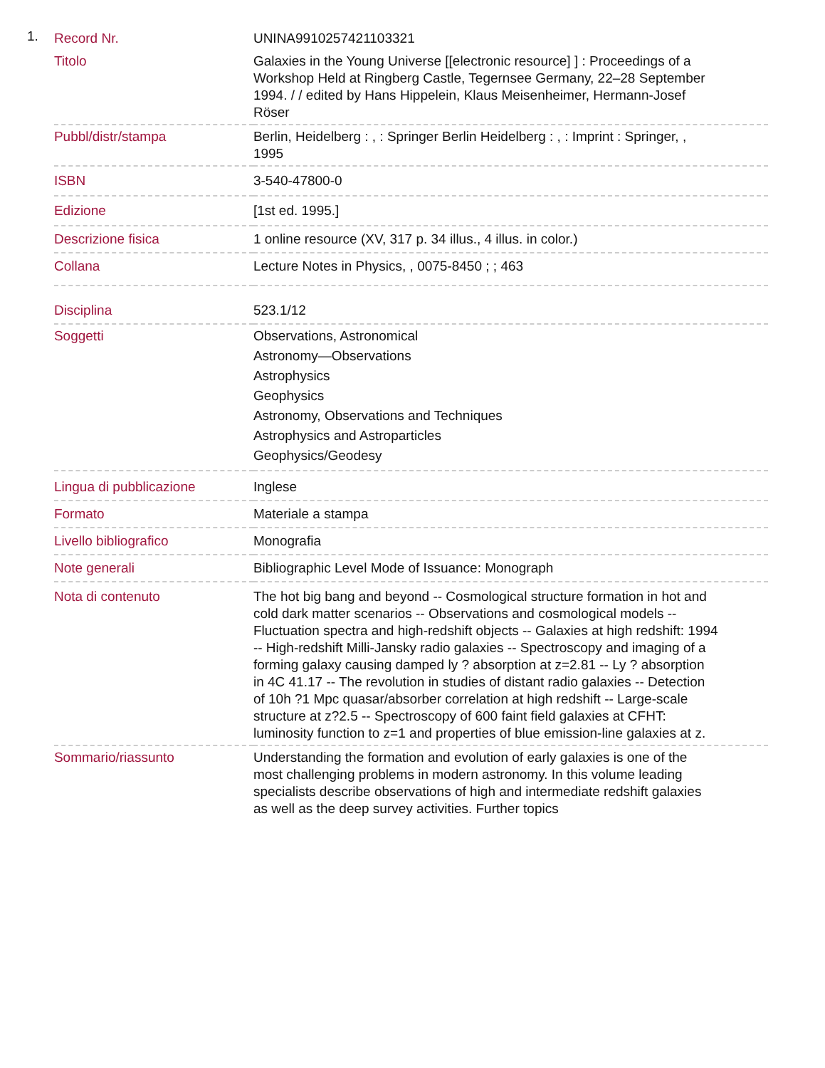1.
| Record Nr. | UNINA9910257421103321 |
| Titolo | Galaxies in the Young Universe [[electronic resource] ] : Proceedings of a Workshop Held at Ringberg Castle, Tegernsee Germany, 22–28 September 1994. / / edited by Hans Hippelein, Klaus Meisenheimer, Hermann-Josef Röser |
| Pubbl/distr/stampa | Berlin, Heidelberg : , : Springer Berlin Heidelberg : , : Imprint : Springer, , 1995 |
| ISBN | 3-540-47800-0 |
| Edizione | [1st ed. 1995.] |
| Descrizione fisica | 1 online resource (XV, 317 p. 34 illus., 4 illus. in color.) |
| Collana | Lecture Notes in Physics, , 0075-8450 ; ; 463 |
| Disciplina | 523.1/12 |
| Soggetti | Observations, Astronomical Astronomy—Observations Astrophysics Geophysics Astronomy, Observations and Techniques Astrophysics and Astroparticles Geophysics/Geodesy |
| Lingua di pubblicazione | Inglese |
| Formato | Materiale a stampa |
| Livello bibliografico | Monografia |
| Note generali | Bibliographic Level Mode of Issuance: Monograph |
| Nota di contenuto | The hot big bang and beyond -- Cosmological structure formation in hot and cold dark matter scenarios -- Observations and cosmological models -- Fluctuation spectra and high-redshift objects -- Galaxies at high redshift: 1994 -- High-redshift Milli-Jansky radio galaxies -- Spectroscopy and imaging of a forming galaxy causing damped ly ? absorption at z=2.81 -- Ly ? absorption in 4C 41.17 -- The revolution in studies of distant radio galaxies -- Detection of 10h ?1 Mpc quasar/absorber correlation at high redshift -- Large-scale structure at z?2.5 -- Spectroscopy of 600 faint field galaxies at CFHT: luminosity function to z=1 and properties of blue emission-line galaxies at z. |
| Sommario/riassunto | Understanding the formation and evolution of early galaxies is one of the most challenging problems in modern astronomy. In this volume leading specialists describe observations of high and intermediate redshift galaxies as well as the deep survey activities. Further topics |